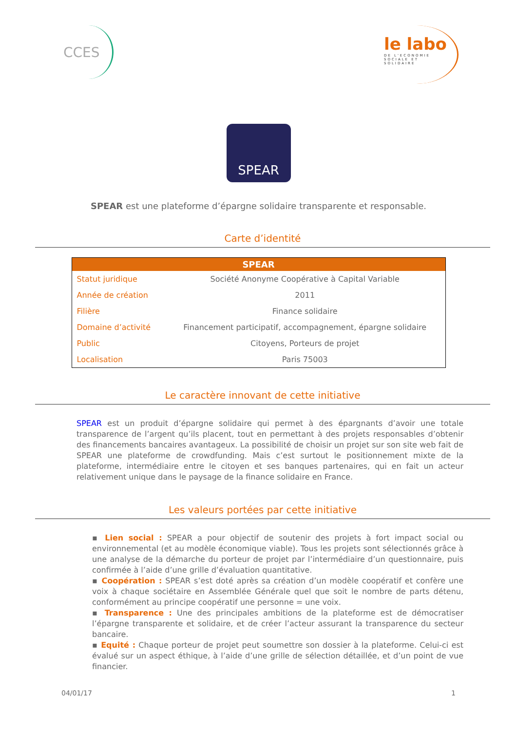CCES
le labo
DE L'ECONOMIE
SOCIALE ET SOLIDAIRE
SPEAR
SPEAR est une plateforme d’épargne solidaire transparente et responsable.
Carte d’identité
| SPEAR | |
| --- | --- |
| Statut juridique | Société Anonyme Coopérative à Capital Variable |
| Année de création | 2011 |
| Filière | Finance solidaire |
| Domaine d’activité | Financement participatif, accompagnement, épargne solidaire |
| Public | Citoyens, Porteurs de projet |
| Localisation | Paris 75003 |
Le caractère innovant de cette initiative
SPEAR est un produit d’épargne solidaire qui permet à des épargnants d’avoir une totale transparence de l’argent qu’ils placent, tout en permettant à des projets responsables d’obtenir des financements bancaires avantageux. La possibilité de choisir un projet sur son site web fait de SPEAR une plateforme de crowdfunding. Mais c’est surtout le positionnement mixte de la plateforme, intermédiaire entre le citoyen et ses banques partenaires, qui en fait un acteur relativement unique dans le paysage de la finance solidaire en France.
Les valeurs portées par cette initiative
▪ Lien social : SPEAR a pour objectif de soutenir des projets à fort impact social ou environnemental (et au modèle économique viable). Tous les projets sont sélectionnés grâce à une analyse de la démarche du porteur de projet par l’intermédiaire d’un questionnaire, puis confirmée à l’aide d’une grille d’évaluation quantitative.
▪ Coopération : SPEAR s’est doté après sa création d’un modèle coopératif et confère une voix à chaque sociétaire en Assemblée Générale quel que soit le nombre de parts détenu, conformément au principe coopératif une personne = une voix.
▪ Transparence : Une des principales ambitions de la plateforme est de démocratiser l’épargne transparente et solidaire, et de créer l’acteur assurant la transparence du secteur bancaire.
▪ Equité : Chaque porteur de projet peut soumettre son dossier à la plateforme. Celui-ci est évalué sur un aspect éthique, à l’aide d’une grille de sélection détaillée, et d’un point de vue financier.
04/01/17 1